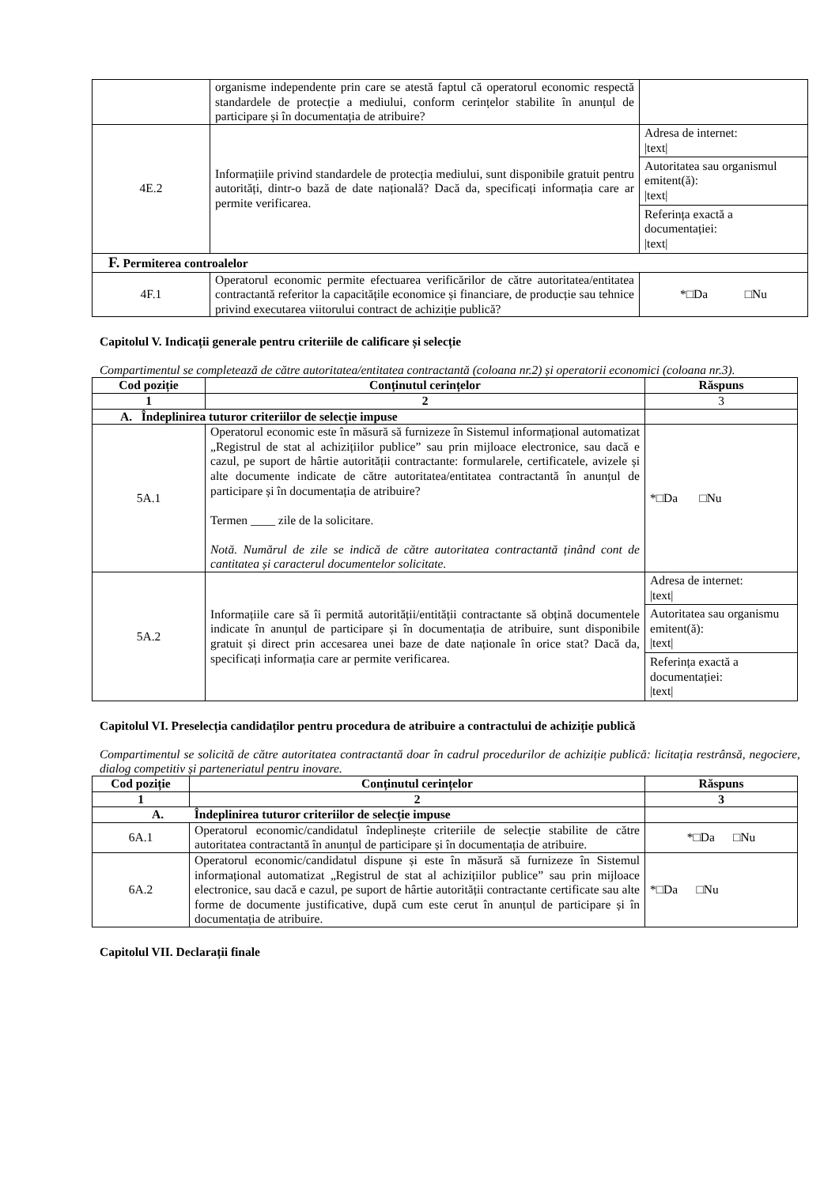| | organisme independente prin care se atestă faptul că operatorul economic respectă standardele de protecție a mediului, conform cerințelor stabilite în anunțul de participare și în documentația de atribuire? | |
| 4E.2 | Informațiile privind standardele de protecția mediului, sunt disponibile gratuit pentru autorități, dintr-o bază de date națională? Dacă da, specificați informația care ar permite verificarea. | / Adresa de internet: /text/ / / Autoritatea sau organismul emitent(ă): /text/ / / Referința exactă a documentației: /text/ / |
| F. Permiterea controalelor | | |
| 4F.1 | Operatorul economic permite efectuarea verificărilor de către autoritatea/entitatea contractantă referitor la capacitățile economice și financiare, de producție sau tehnice privind executarea viitorului contract de achiziție publică? | *□Da □Nu |
Capitolul V. Indicații generale pentru criteriile de calificare și selecție
Compartimentul se completează de către autoritatea/entitatea contractantă (coloana nr.2) și operatorii economici (coloana nr.3).
| Cod poziție | Conținutul cerințelor | Răspuns |
| --- | --- | --- |
| 1 | 2 | 3 |
| A. Îndeplinirea tuturor criteriilor de selecție impuse | | |
| 5A.1 | Operatorul economic este în măsură să furnizeze în Sistemul informațional automatizat „Registrul de stat al achizițiilor publice” sau prin mijloace electronice, sau dacă e cazul, pe suport de hârtie autorității contractante: formularele, certificatele, avizele și alte documente indicate de către autoritatea/entitatea contractantă în anunțul de participare și în documentația de atribuire? Termen ____ zile de la solicitare. Notă. Numărul de zile se indică de către autoritatea contractantă ținând cont de cantitatea și caracterul documentelor solicitate. | *□Da □Nu |
| 5A.2 | Informațiile care să îi permită autorității/entității contractante să obțină documentele indicate în anunțul de participare și în documentația de atribuire, sunt disponibile gratuit și direct prin accesarea unei baze de date naționale în orice stat? Dacă da, specificați informația care ar permite verificarea. | / Adresa de internet: /text/ / / Autoritatea sau organismu emitent(ă): /text/ / / Referința exactă a documentației: /text/ / |
Capitolul VI. Preselecția candidaților pentru procedura de atribuire a contractului de achiziție publică
Compartimentul se solicită de către autoritatea contractantă doar în cadrul procedurilor de achiziție publică: licitația restrânsă, negociere, dialog competitiv și parteneriatul pentru inovare.
| Cod poziție | Conținutul cerințelor | Răspuns |
| --- | --- | --- |
| 1 | 2 | 3 |
| A. Îndeplinirea tuturor criteriilor de selecție impuse | | |
| 6A.1 | Operatorul economic/candidatul îndeplinește criteriile de selecție stabilite de către autoritatea contractantă în anunțul de participare și în documentația de atribuire. | *□Da □Nu |
| 6A.2 | Operatorul economic/candidatul dispune și este în măsură să furnizeze în Sistemul informațional automatizat „Registrul de stat al achizițiilor publice” sau prin mijloace electronice, sau dacă e cazul, pe suport de hârtie autorității contractante certificate sau alte forme de documente justificative, după cum este cerut în anunțul de participare și în documentația de atribuire. | *□Da □Nu |
Capitolul VII. Declarații finale